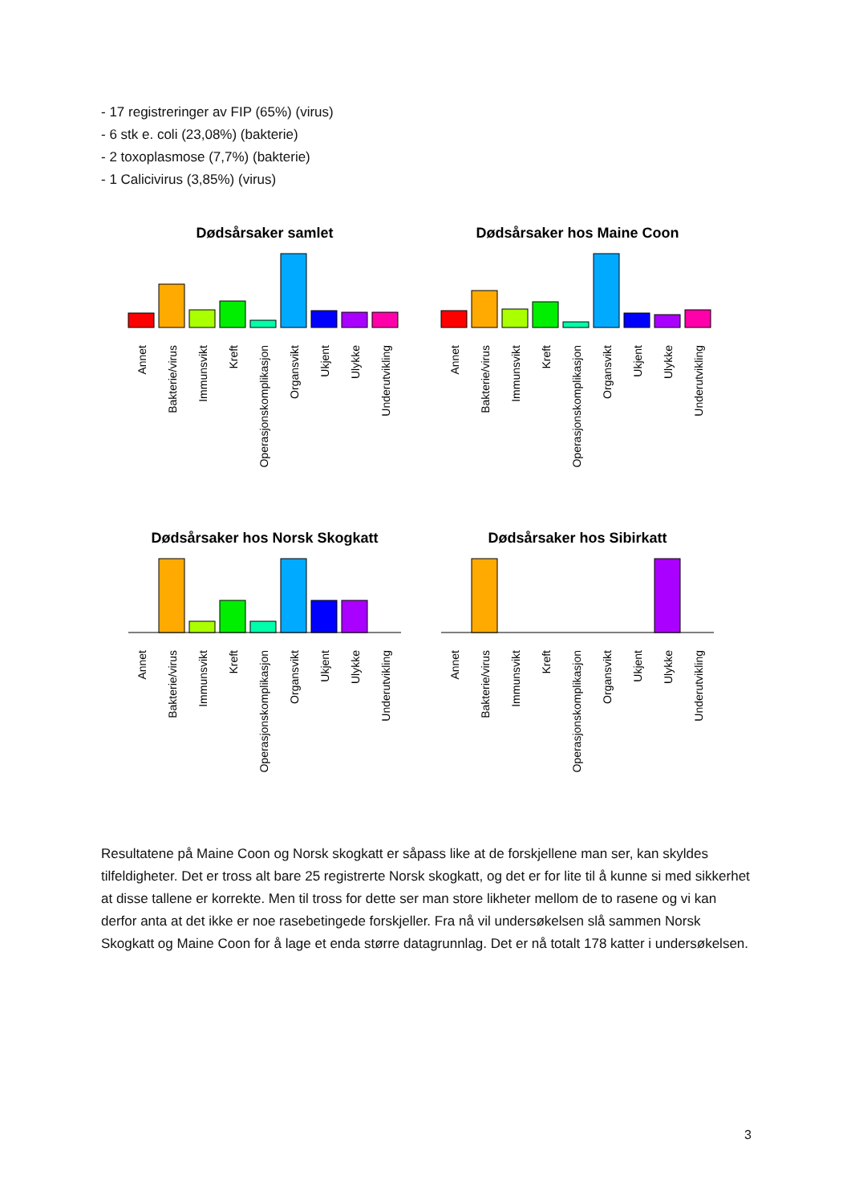- 17 registreringer av FIP (65%) (virus)
- 6 stk e. coli (23,08%) (bakterie)
- 2 toxoplasmose (7,7%) (bakterie)
- 1 Calicivirus (3,85%) (virus)
Dødsårsaker samlet
Annet
Bakterie/virus
Immunsvikt
Kreft
Operasjonskomplikasjon
Organsvikt
Ukjent
Ulykke
Underutvikling
Dødsårsaker hos Maine Coon
Annet
Bakterie/virus
Immunsvikt
Kreft
Operasjonskomplikasjon
Organsvikt
Ukjent
Ulykke
Underutvikling
Dødsårsaker hos Norsk Skogkatt
Annet
Bakterie/virus
Immunsvikt
Kreft
Operasjonskomplikasjon
Organsvikt
Ukjent
Ulykke
Underutvikling
Dødsårsaker hos Sibirkatt
Annet
Bakterie/virus
Immunsvikt
Kreft
Operasjonskomplikasjon
Organsvikt
Ukjent
Ulykke
Underutvikling
Resultatene på Maine Coon og Norsk skogkatt er såpass like at de forskjellene man ser, kan skyldes tilfeldigheter. Det er tross alt bare 25 registrerte Norsk skogkatt, og det er for lite til å kunne si med sikkerhet at disse tallene er korrekte. Men til tross for dette ser man store likheter mellom de to rasene og vi kan derfor anta at det ikke er noe rasebetingede forskjeller. Fra nå vil undersøkelsen slå sammen Norsk Skogkatt og Maine Coon for å lage et enda større datagrunnlag. Det er nå totalt 178 katter i undersøkelsen.
3